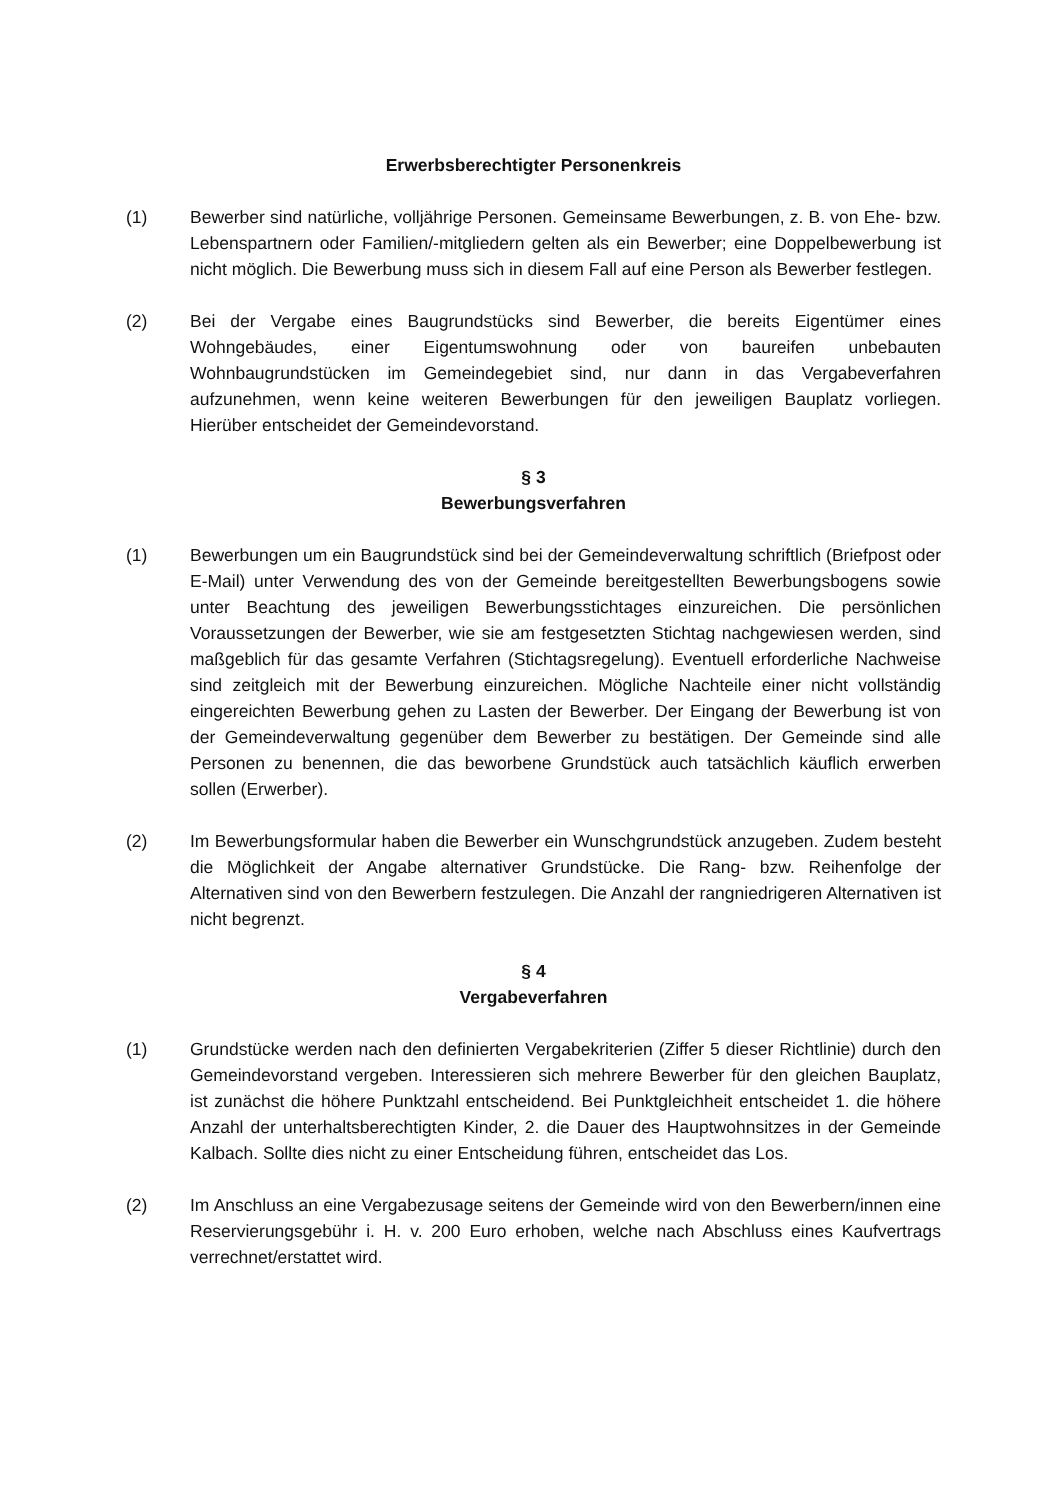Erwerbsberechtigter Personenkreis
(1) Bewerber sind natürliche, volljährige Personen. Gemeinsame Bewerbungen, z. B. von Ehe- bzw. Lebenspartnern oder Familien/-mitgliedern gelten als ein Bewerber; eine Doppelbewerbung ist nicht möglich. Die Bewerbung muss sich in diesem Fall auf eine Person als Bewerber festlegen.
(2) Bei der Vergabe eines Baugrundstücks sind Bewerber, die bereits Eigentümer eines Wohngebäudes, einer Eigentumswohnung oder von baureifen unbebauten Wohnbaugrundstücken im Gemeindegebiet sind, nur dann in das Vergabeverfahren aufzunehmen, wenn keine weiteren Bewerbungen für den jeweiligen Bauplatz vorliegen. Hierüber entscheidet der Gemeindevorstand.
§ 3
Bewerbungsverfahren
(1) Bewerbungen um ein Baugrundstück sind bei der Gemeindeverwaltung schriftlich (Briefpost oder E-Mail) unter Verwendung des von der Gemeinde bereitgestellten Bewerbungsbogens sowie unter Beachtung des jeweiligen Bewerbungsstichtages einzureichen. Die persönlichen Voraussetzungen der Bewerber, wie sie am festgesetzten Stichtag nachgewiesen werden, sind maßgeblich für das gesamte Verfahren (Stichtagsregelung). Eventuell erforderliche Nachweise sind zeitgleich mit der Bewerbung einzureichen. Mögliche Nachteile einer nicht vollständig eingereichten Bewerbung gehen zu Lasten der Bewerber. Der Eingang der Bewerbung ist von der Gemeindeverwaltung gegenüber dem Bewerber zu bestätigen. Der Gemeinde sind alle Personen zu benennen, die das beworbene Grundstück auch tatsächlich käuflich erwerben sollen (Erwerber).
(2) Im Bewerbungsformular haben die Bewerber ein Wunschgrundstück anzugeben. Zudem besteht die Möglichkeit der Angabe alternativer Grundstücke. Die Rang- bzw. Reihenfolge der Alternativen sind von den Bewerbern festzulegen. Die Anzahl der rangniedrigeren Alternativen ist nicht begrenzt.
§ 4
Vergabeverfahren
(1) Grundstücke werden nach den definierten Vergabekriterien (Ziffer 5 dieser Richtlinie) durch den Gemeindevorstand vergeben. Interessieren sich mehrere Bewerber für den gleichen Bauplatz, ist zunächst die höhere Punktzahl entscheidend. Bei Punktgleichheit entscheidet 1. die höhere Anzahl der unterhaltsberechtigten Kinder, 2. die Dauer des Hauptwohnsitzes in der Gemeinde Kalbach. Sollte dies nicht zu einer Entscheidung führen, entscheidet das Los.
(2) Im Anschluss an eine Vergabezusage seitens der Gemeinde wird von den Bewerbern/innen eine Reservierungsgebühr i. H. v. 200 Euro erhoben, welche nach Abschluss eines Kaufvertrags verrechnet/erstattet wird.